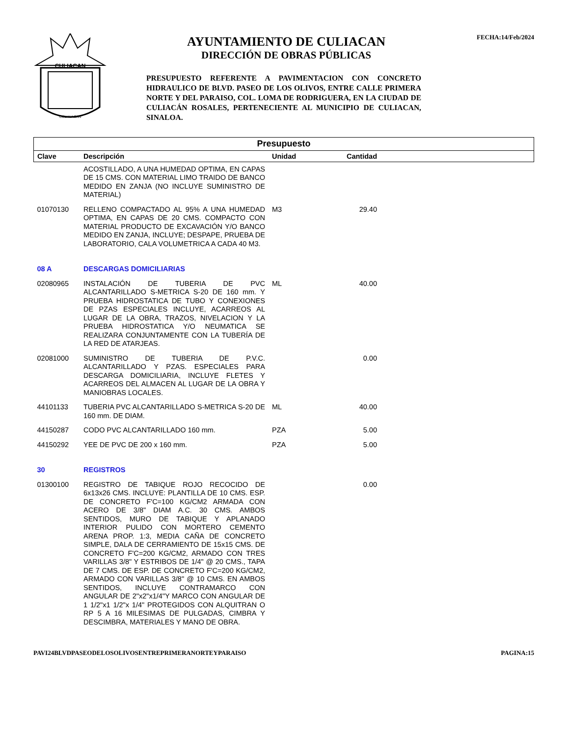CULIACAN
COLHUACAN
AYUNTAMIENTO DE CULIACAN
DIRECCIÓN DE OBRAS PÚBLICAS
PRESUPUESTO REFERENTE A PAVIMENTACION CON CONCRETO HIDRAULICO DE BLVD. PASEO DE LOS OLIVOS, ENTRE CALLE PRIMERA NORTE Y DEL PARAISO, COL. LOMA DE RODRIGUERA, EN LA CIUDAD DE CULIACÁN ROSALES, PERTENECIENTE AL MUNICIPIO DE CULIACAN, SINALOA.
FECHA:14/Feb/2024
| Presupuesto | | | | |
| Clave | Descripción | Unidad | Cantidad | |
| | ACOSTILLADO, A UNA HUMEDAD OPTIMA, EN CAPAS DE 15 CMS. CON MATERIAL LIMO TRAIDO DE BANCO MEDIDO EN ZANJA (NO INCLUYE SUMINISTRO DE MATERIAL) | | | |
| 01070130 | RELLENO COMPACTADO AL 95% A UNA HUMEDAD OPTIMA, EN CAPAS DE 20 CMS. COMPACTO CON MATERIAL PRODUCTO DE EXCAVACIÓN Y/O BANCO MEDIDO EN ZANJA, INCLUYE; DESPAPE, PRUEBA DE LABORATORIO, CALA VOLUMETRICA A CADA 40 M3. | M3 | 29.40 | |
| 08 A | DESCARGAS DOMICILIARIAS | | | |
| 02080965 | INSTALACIÓN DE TUBERIA DE PVC ALCANTARILLADO S-METRICA S-20 DE 160 mm. Y PRUEBA HIDROSTATICA DE TUBO Y CONEXIONES DE PZAS ESPECIALES INCLUYE, ACARREOS AL LUGAR DE LA OBRA, TRAZOS, NIVELACION Y LA PRUEBA HIDROSTATICA Y/O NEUMATICA SE REALIZARA CONJUNTAMENTE CON LA TUBERÍA DE LA RED DE ATARJEAS. | ML | 40.00 | |
| 02081000 | SUMINISTRO DE TUBERIA DE P.V.C. ALCANTARILLADO Y PZAS. ESPECIALES PARA DESCARGA DOMICILIARIA, INCLUYE FLETES Y ACARREOS DEL ALMACEN AL LUGAR DE LA OBRA Y MANIOBRAS LOCALES. | | 0.00 | |
| 44101133 | TUBERIA PVC ALCANTARILLADO S-METRICA S-20 DE 160 mm. DE DIAM. | ML | 40.00 | |
| 44150287 | CODO PVC ALCANTARILLADO 160 mm. | PZA | 5.00 | |
| 44150292 | YEE DE PVC DE 200 x 160 mm. | PZA | 5.00 | |
| 30 | REGISTROS | | | |
| 01300100 | REGISTRO DE TABIQUE ROJO RECOCIDO DE 6x13x26 CMS. INCLUYE: PLANTILLA DE 10 CMS. ESP. DE CONCRETO F'C=100 KG/CM2 ARMADA CON ACERO DE 3/8" DIAM A.C. 30 CMS. AMBOS SENTIDOS, MURO DE TABIQUE Y APLANADO INTERIOR PULIDO CON MORTERO CEMENTO ARENA PROP. 1:3, MEDIA CAÑA DE CONCRETO SIMPLE, DALA DE CERRAMIENTO DE 15x15 CMS. DE CONCRETO F'C=200 KG/CM2, ARMADO CON TRES VARILLAS 3/8" Y ESTRIBOS DE 1/4" @ 20 CMS., TAPA DE 7 CMS. DE ESP. DE CONCRETO F'C=200 KG/CM2, ARMADO CON VARILLAS 3/8" @ 10 CMS. EN AMBOS SENTIDOS, INCLUYE CONTRAMARCO CON ANGULAR DE 2"x2"x1/4"Y MARCO CON ANGULAR DE 1 1/2"x1 1/2"x 1/4" PROTEGIDOS CON ALQUITRAN O RP 5 A 16 MILESIMAS DE PULGADAS, CIMBRA Y DESCIMBRA, MATERIALES Y MANO DE OBRA. | | 0.00 | |
PAVI24BLVDPASEODELOSOLIVOSENTREPRIMERANORTEYPARAISO PAGINA:15